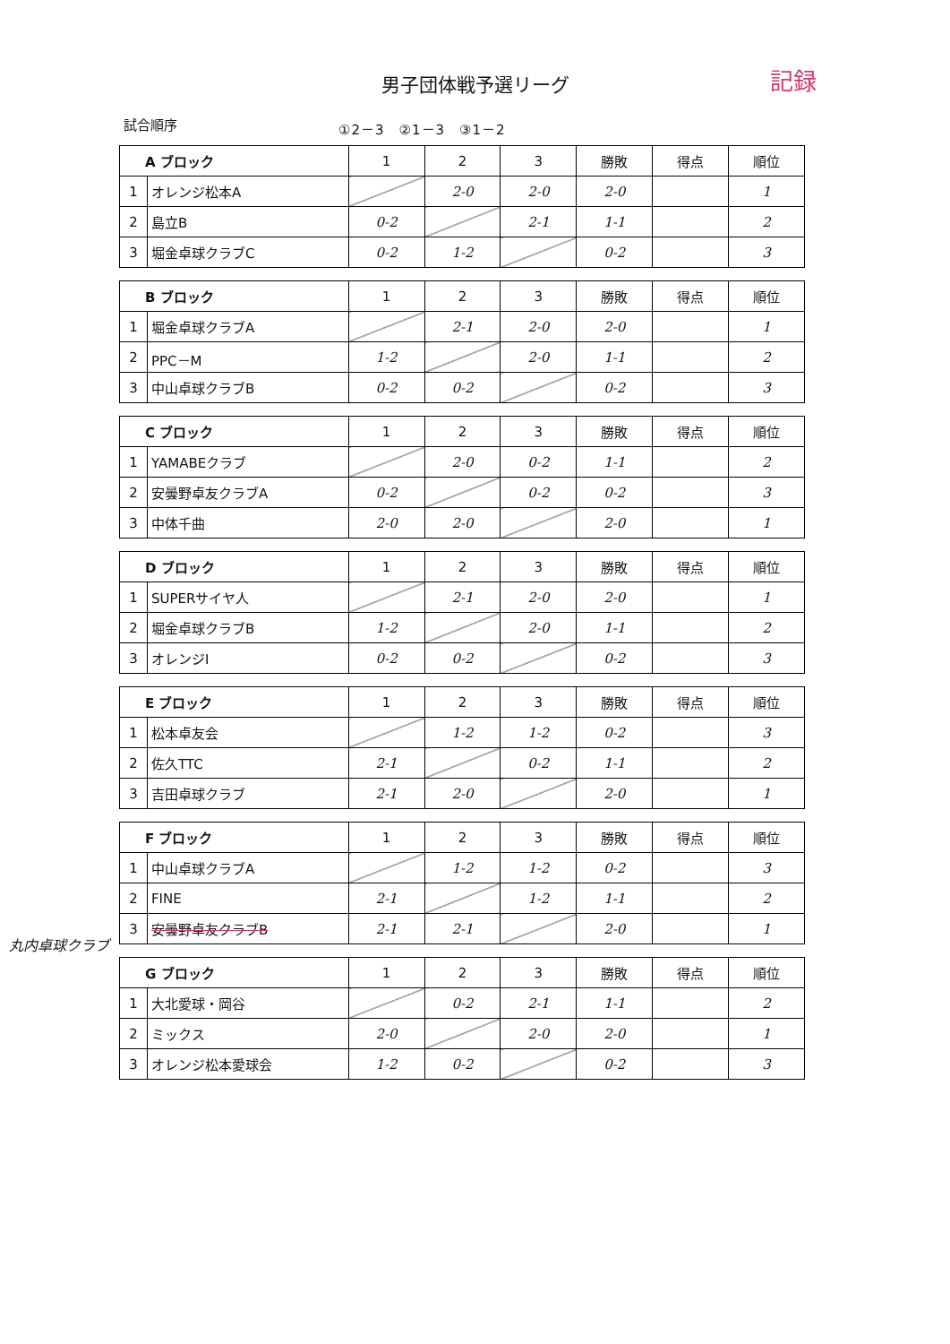男子団体戦予選リーグ
記録
試合順序 ①2－3　②1－3　③1－2
| A ブロック | | 1 | 2 | 3 | 勝敗 | 得点 | 順位 |
| --- | --- | --- | --- | --- | --- | --- | --- |
| 1 | オレンジ松本A | | 2-0 | 2-0 | 2-0 | | 1 |
| 2 | 島立B | 0-2 | | 2-1 | 1-1 | | 2 |
| 3 | 堀金卓球クラブC | 0-2 | 1-2 | | 0-2 | | 3 |
| B ブロック | | 1 | 2 | 3 | 勝敗 | 得点 | 順位 |
| --- | --- | --- | --- | --- | --- | --- | --- |
| 1 | 堀金卓球クラブA | | 2-1 | 2-0 | 2-0 | | 1 |
| 2 | PPC－M | 1-2 | | 2-0 | 1-1 | | 2 |
| 3 | 中山卓球クラブB | 0-2 | 0-2 | | 0-2 | | 3 |
| C ブロック | | 1 | 2 | 3 | 勝敗 | 得点 | 順位 |
| --- | --- | --- | --- | --- | --- | --- | --- |
| 1 | YAMABEクラブ | | 2-0 | 0-2 | 1-1 | | 2 |
| 2 | 安曇野卓友クラブA | 0-2 | | 0-2 | 0-2 | | 3 |
| 3 | 中体千曲 | 2-0 | 2-0 | | 2-0 | | 1 |
| D ブロック | | 1 | 2 | 3 | 勝敗 | 得点 | 順位 |
| --- | --- | --- | --- | --- | --- | --- | --- |
| 1 | SUPERサイヤ人 | | 2-1 | 2-0 | 2-0 | | 1 |
| 2 | 堀金卓球クラブB | 1-2 | | 2-0 | 1-1 | | 2 |
| 3 | オレンジI | 0-2 | 0-2 | | 0-2 | | 3 |
| E ブロック | | 1 | 2 | 3 | 勝敗 | 得点 | 順位 |
| --- | --- | --- | --- | --- | --- | --- | --- |
| 1 | 松本卓友会 | | 1-2 | 1-2 | 0-2 | | 3 |
| 2 | 佐久TTC | 2-1 | | 0-2 | 1-1 | | 2 |
| 3 | 吉田卓球クラブ | 2-1 | 2-0 | | 2-0 | | 1 |
丸内卓球クラブ
| F ブロック | | 1 | 2 | 3 | 勝敗 | 得点 | 順位 |
| --- | --- | --- | --- | --- | --- | --- | --- |
| 1 | 中山卓球クラブA | | 1-2 | 1-2 | 0-2 | | 3 |
| 2 | FINE | 2-1 | | 1-2 | 1-1 | | 2 |
| 3 | 安曇野卓友クラブB | 2-1 | 2-1 | | 2-0 | | 1 |
| G ブロック | | 1 | 2 | 3 | 勝敗 | 得点 | 順位 |
| --- | --- | --- | --- | --- | --- | --- | --- |
| 1 | 大北愛球・岡谷 | | 0-2 | 2-1 | 1-1 | | 2 |
| 2 | ミックス | 2-0 | | 2-0 | 2-0 | | 1 |
| 3 | オレンジ松本愛球会 | 1-2 | 0-2 | | 0-2 | | 3 |